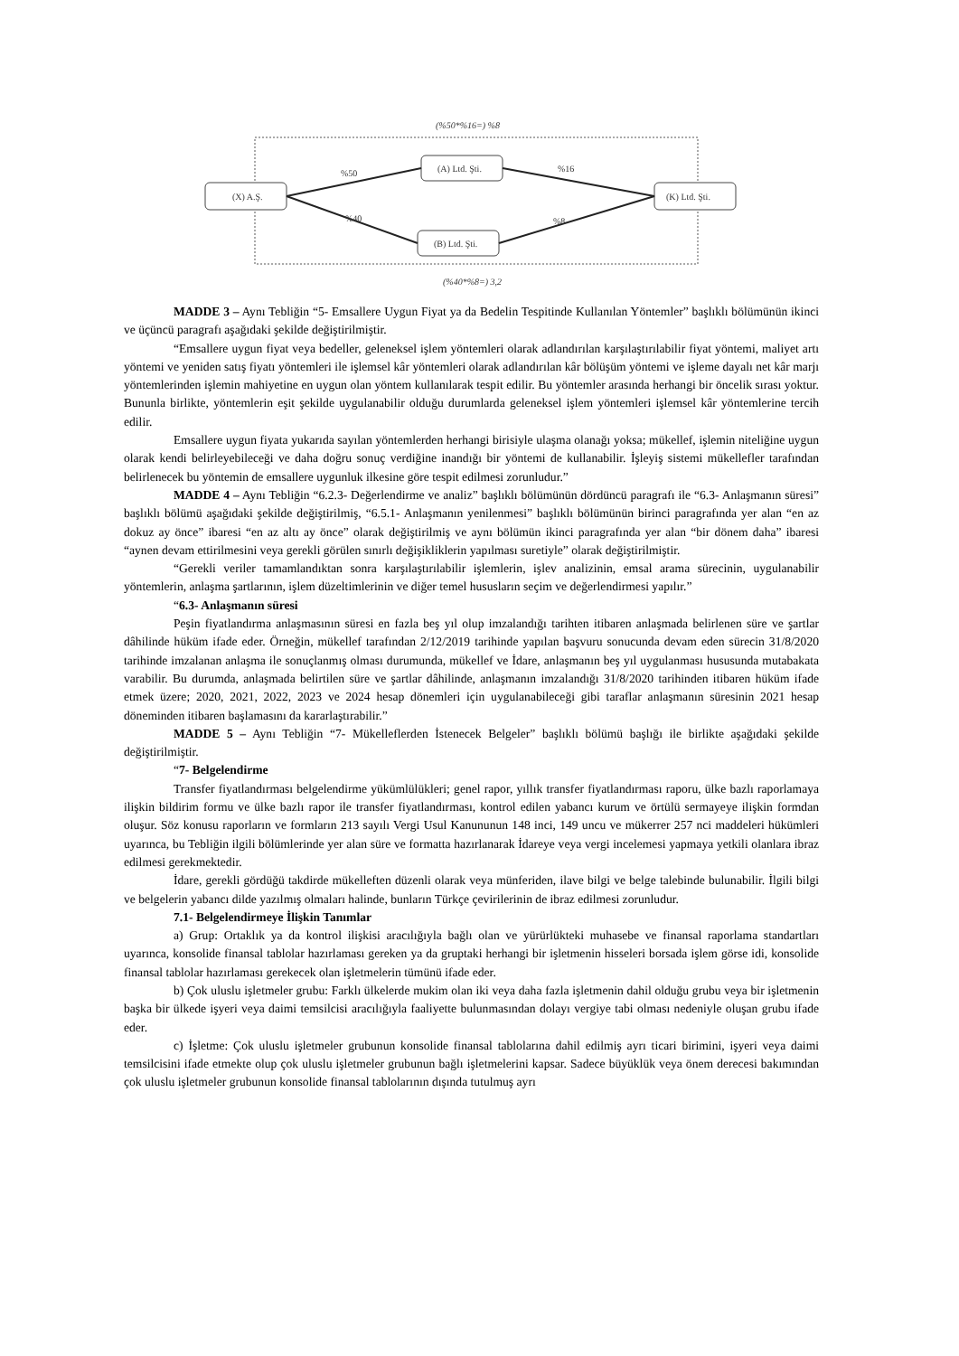(%50*%16=) %8
(X) A.Ş.
(A) Ltd. Şti.
(B) Ltd. Şti.
(K) Ltd. Şti.
%50
%40
%16
%8
(%40*%8=) 3,2
MADDE 3 – Aynı Tebliğin “5- Emsallere Uygun Fiyat ya da Bedelin Tespitinde Kullanılan Yöntemler” başlıklı bölümünün ikinci ve üçüncü paragrafı aşağıdaki şekilde değiştirilmiştir.
“Emsallere uygun fiyat veya bedeller, geleneksel işlem yöntemleri olarak adlandırılan karşılaştırılabilir fiyat yöntemi, maliyet artı yöntemi ve yeniden satış fiyatı yöntemleri ile işlemsel kâr yöntemleri olarak adlandırılan kâr bölüşüm yöntemi ve işleme dayalı net kâr marjı yöntemlerinden işlemin mahiyetine en uygun olan yöntem kullanılarak tespit edilir. Bu yöntemler arasında herhangi bir öncelik sırası yoktur. Bununla birlikte, yöntemlerin eşit şekilde uygulanabilir olduğu durumlarda geleneksel işlem yöntemleri işlemsel kâr yöntemlerine tercih edilir.
Emsallere uygun fiyata yukarıda sayılan yöntemlerden herhangi birisiyle ulaşma olanağı yoksa; mükellef, işlemin niteliğine uygun olarak kendi belirleyebileceği ve daha doğru sonuç verdiğine inandığı bir yöntemi de kullanabilir. İşleyiş sistemi mükellefler tarafından belirlenecek bu yöntemin de emsallere uygunluk ilkesine göre tespit edilmesi zorunludur.”
MADDE 4 – Aynı Tebliğin “6.2.3- Değerlendirme ve analiz” başlıklı bölümünün dördüncü paragrafı ile “6.3- Anlaşmanın süresi” başlıklı bölümü aşağıdaki şekilde değiştirilmiş, “6.5.1- Anlaşmanın yenilenmesi” başlıklı bölümünün birinci paragrafında yer alan “en az dokuz ay önce” ibaresi “en az altı ay önce” olarak değiştirilmiş ve aynı bölümün ikinci paragrafında yer alan “bir dönem daha” ibaresi “aynen devam ettirilmesini veya gerekli görülen sınırlı değişikliklerin yapılması suretiyle” olarak değiştirilmiştir.
“Gerekli veriler tamamlandıktan sonra karşılaştırılabilir işlemlerin, işlev analizinin, emsal arama sürecinin, uygulanabilir yöntemlerin, anlaşma şartlarının, işlem düzeltimlerinin ve diğer temel hususların seçim ve değerlendirmesi yapılır.”
“6.3- Anlaşmanın süresi
Peşin fiyatlandırma anlaşmasının süresi en fazla beş yıl olup imzalandığı tarihten itibaren anlaşmada belirlenen süre ve şartlar dâhilinde hüküm ifade eder. Örneğin, mükellef tarafından 2/12/2019 tarihinde yapılan başvuru sonucunda devam eden sürecin 31/8/2020 tarihinde imzalanan anlaşma ile sonuçlanmış olması durumunda, mükellef ve İdare, anlaşmanın beş yıl uygulanması hususunda mutabakata varabilir. Bu durumda, anlaşmada belirtilen süre ve şartlar dâhilinde, anlaşmanın imzalandığı 31/8/2020 tarihinden itibaren hüküm ifade etmek üzere; 2020, 2021, 2022, 2023 ve 2024 hesap dönemleri için uygulanabileceği gibi taraflar anlaşmanın süresinin 2021 hesap döneminden itibaren başlamasını da kararlaştırabilir.”
MADDE 5 – Aynı Tebliğin “7- Mükelleflerden İstenecek Belgeler” başlıklı bölümü başlığı ile birlikte aşağıdaki şekilde değiştirilmiştir.
“7- Belgelendirme
Transfer fiyatlandırması belgelendirme yükümlülükleri; genel rapor, yıllık transfer fiyatlandırması raporu, ülke bazlı raporlamaya ilişkin bildirim formu ve ülke bazlı rapor ile transfer fiyatlandırması, kontrol edilen yabancı kurum ve örtülü sermayeye ilişkin formdan oluşur. Söz konusu raporların ve formların 213 sayılı Vergi Usul Kanununun 148 inci, 149 uncu ve mükerrer 257 nci maddeleri hükümleri uyarınca, bu Tebliğin ilgili bölümlerinde yer alan süre ve formatta hazırlanarak İdareye veya vergi incelemesi yapmaya yetkili olanlara ibraz edilmesi gerekmektedir.
İdare, gerekli gördüğü takdirde mükelleften düzenli olarak veya münferiden, ilave bilgi ve belge talebinde bulunabilir. İlgili bilgi ve belgelerin yabancı dilde yazılmış olmaları halinde, bunların Türkçe çevirilerinin de ibraz edilmesi zorunludur.
7.1- Belgelendirmeye İlişkin Tanımlar
a) Grup: Ortaklık ya da kontrol ilişkisi aracılığıyla bağlı olan ve yürürlükteki muhasebe ve finansal raporlama standartları uyarınca, konsolide finansal tablolar hazırlaması gereken ya da gruptaki herhangi bir işletmenin hisseleri borsada işlem görse idi, konsolide finansal tablolar hazırlaması gerekecek olan işletmelerin tümünü ifade eder.
b) Çok uluslu işletmeler grubu: Farklı ülkelerde mukim olan iki veya daha fazla işletmenin dahil olduğu grubu veya bir işletmenin başka bir ülkede işyeri veya daimi temsilcisi aracılığıyla faaliyette bulunmasından dolayı vergiye tabi olması nedeniyle oluşan grubu ifade eder.
c) İşletme: Çok uluslu işletmeler grubunun konsolide finansal tablolarına dahil edilmiş ayrı ticari birimini, işyeri veya daimi temsilcisini ifade etmekte olup çok uluslu işletmeler grubunun bağlı işletmelerini kapsar. Sadece büyüklük veya önem derecesi bakımından çok uluslu işletmeler grubunun konsolide finansal tablolarının dışında tutulmuş ayrı